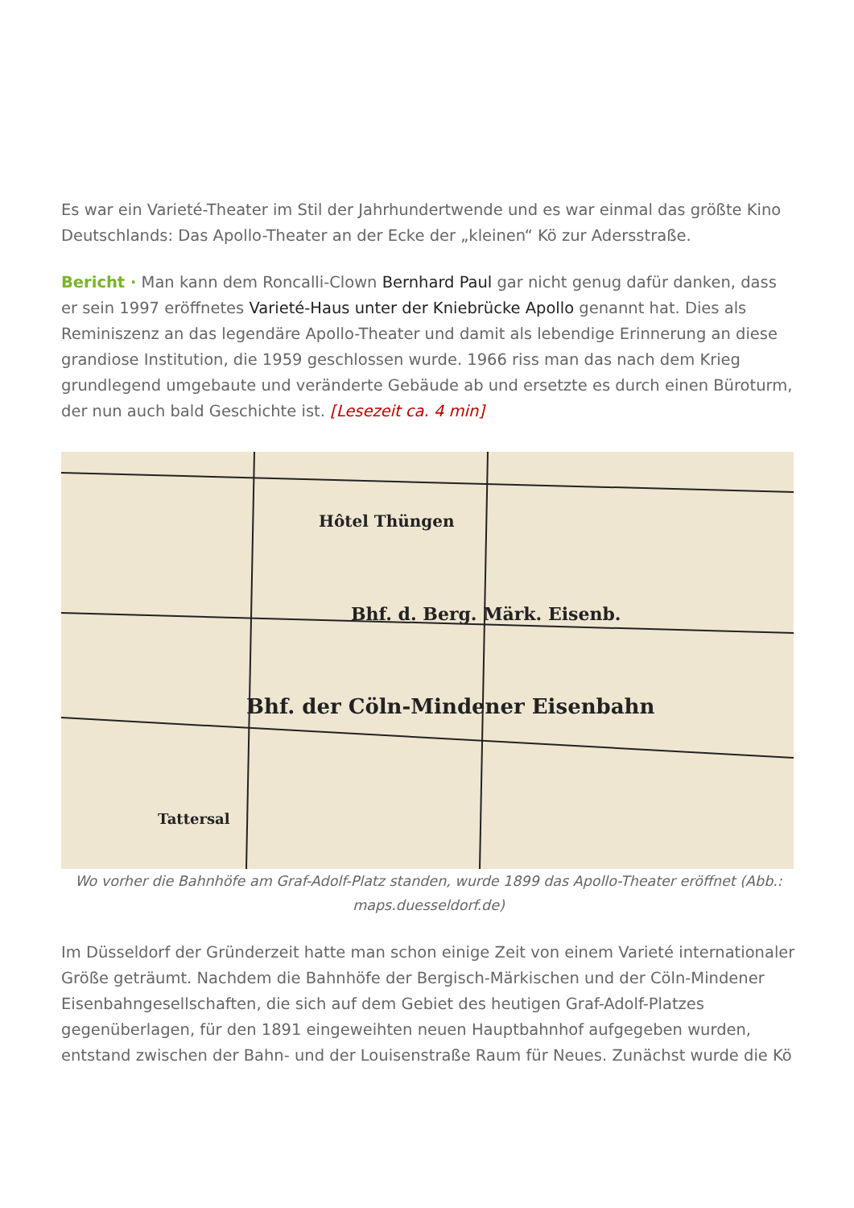Es war ein Varieté-Theater im Stil der Jahrhundertwende und es war einmal das größte Kino Deutschlands: Das Apollo-Theater an der Ecke der „kleinen“ Kö zur Adersstraße.
Bericht · Man kann dem Roncalli-Clown Bernhard Paul gar nicht genug dafür danken, dass er sein 1997 eröffnetes Varieté-Haus unter der Kniebrücke Apollo genannt hat. Dies als Reminiszenz an das legendäre Apollo-Theater und damit als lebendige Erinnerung an diese grandiose Institution, die 1959 geschlossen wurde. 1966 riss man das nach dem Krieg grundlegend umgebaute und veränderte Gebäude ab und ersetzte es durch einen Büroturm, der nun auch bald Geschichte ist. [Lesezeit ca. 4 min]
Hôtel Thüngen
Bhf. d. Berg. Märk. Eisenb.
Bhf. der Cöln-Mindener Eisenbahn
Tattersal
Wo vorher die Bahnhöfe am Graf-Adolf-Platz standen, wurde 1899 das Apollo-Theater eröffnet (Abb.: maps.duesseldorf.de)
Im Düsseldorf der Gründerzeit hatte man schon einige Zeit von einem Varieté internationaler Größe geträumt. Nachdem die Bahnhöfe der Bergisch-Märkischen und der Cöln-Mindener Eisenbahngesellschaften, die sich auf dem Gebiet des heutigen Graf-Adolf-Platzes gegenüberlagen, für den 1891 eingeweihten neuen Hauptbahnhof aufgegeben wurden, entstand zwischen der Bahn- und der Louisenstraße Raum für Neues. Zunächst wurde die Kö